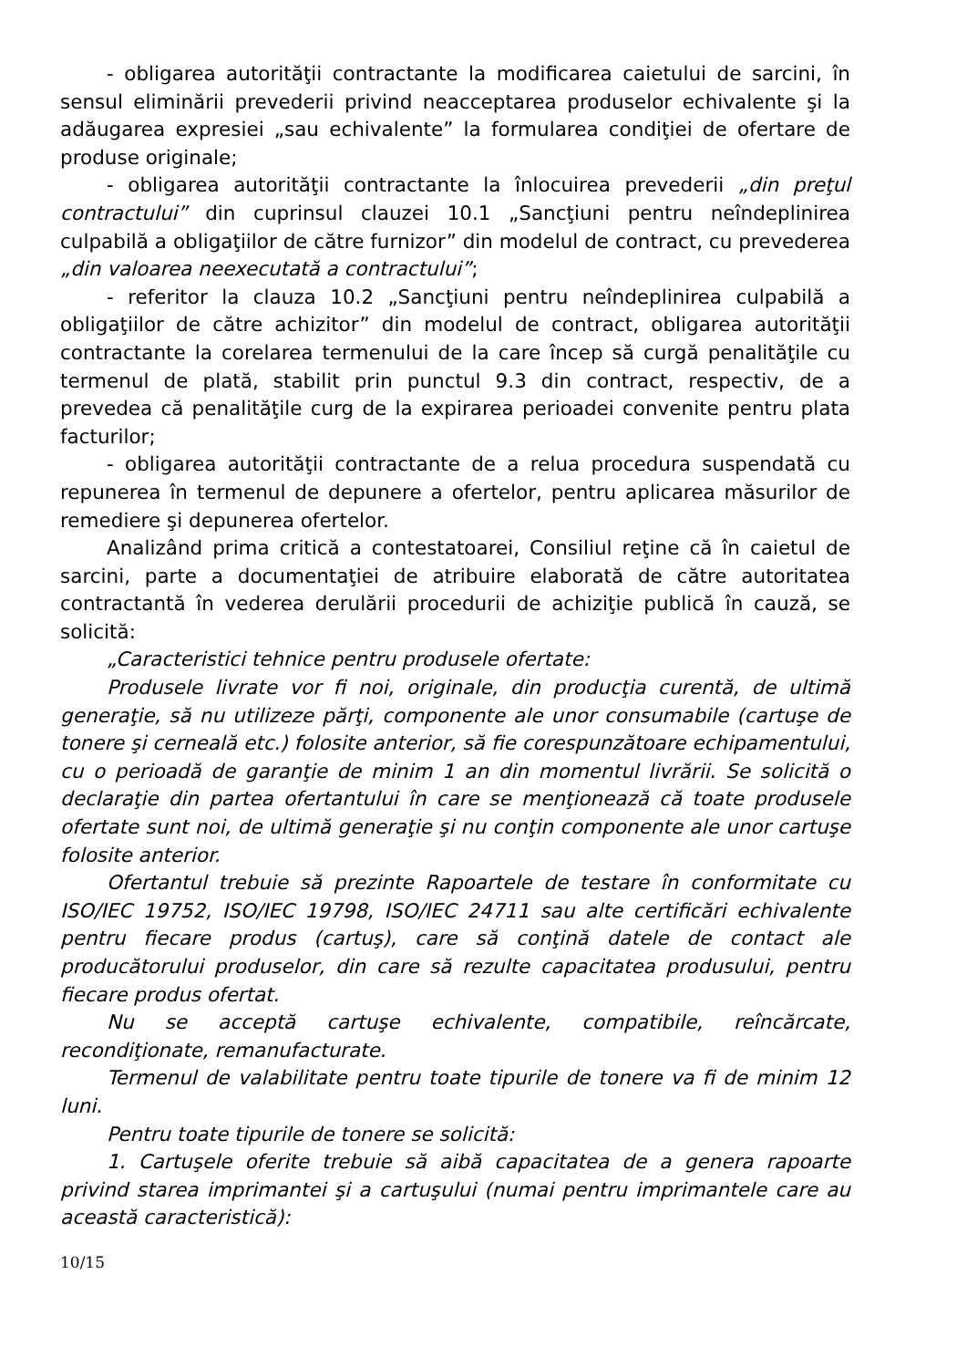- obligarea autorităţii contractante la modificarea caietului de sarcini, în sensul eliminării prevederii privind neacceptarea produselor echivalente şi la adăugarea expresiei „sau echivalente” la formularea condiţiei de ofertare de produse originale;
- obligarea autorităţii contractante la înlocuirea prevederii „din preţul contractului” din cuprinsul clauzei 10.1 „Sancţiuni pentru neîndeplinirea culpabilă a obligaţiilor de către furnizor” din modelul de contract, cu prevederea „din valoarea neexecutată a contractului”;
- referitor la clauza 10.2 „Sancţiuni pentru neîndeplinirea culpabilă a obligaţiilor de către achizitor” din modelul de contract, obligarea autorităţii contractante la corelarea termenului de la care încep să curgă penalităţile cu termenul de plată, stabilit prin punctul 9.3 din contract, respectiv, de a prevedea că penalităţile curg de la expirarea perioadei convenite pentru plata facturilor;
- obligarea autorităţii contractante de a relua procedura suspendată cu repunerea în termenul de depunere a ofertelor, pentru aplicarea măsurilor de remediere şi depunerea ofertelor.
Analizând prima critică a contestatoarei, Consiliul reţine că în caietul de sarcini, parte a documentaţiei de atribuire elaborată de către autoritatea contractantă în vederea derulării procedurii de achiziţie publică în cauză, se solicită:
„Caracteristici tehnice pentru produsele ofertate:
Produsele livrate vor fi noi, originale, din producţia curentă, de ultimă generaţie, să nu utilizeze părţi, componente ale unor consumabile (cartuşe de tonere şi cerneală etc.) folosite anterior, să fie corespunzătoare echipamentului, cu o perioadă de garanţie de minim 1 an din momentul livrării. Se solicită o declaraţie din partea ofertantului în care se menţionează că toate produsele ofertate sunt noi, de ultimă generaţie şi nu conţin componente ale unor cartuşe folosite anterior.
Ofertantul trebuie să prezinte Rapoartele de testare în conformitate cu ISO/IEC 19752, ISO/IEC 19798, ISO/IEC 24711 sau alte certificări echivalente pentru fiecare produs (cartuş), care să conţină datele de contact ale producătorului produselor, din care să rezulte capacitatea produsului, pentru fiecare produs ofertat.
Nu se acceptă cartuşe echivalente, compatibile, reîncărcate, recondiţionate, remanufacturate.
Termenul de valabilitate pentru toate tipurile de tonere va fi de minim 12 luni.
Pentru toate tipurile de tonere se solicită:
1. Cartuşele oferite trebuie să aibă capacitatea de a genera rapoarte privind starea imprimantei şi a cartuşului (numai pentru imprimantele care au această caracteristică):
10/15